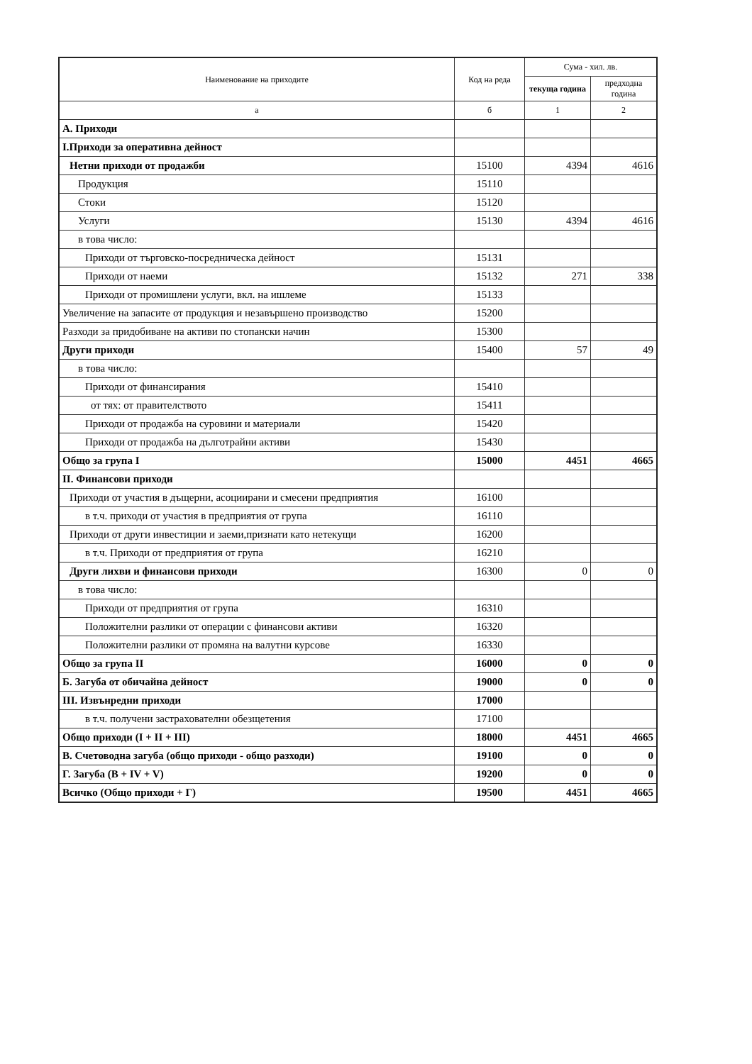| Наименование на приходите | Код на реда | Сума - хил. лв. | |
| --- | --- | --- | --- |
| | | текуща година | предходна година |
| а | б | 1 | 2 |
| А. Приходи | | | |
| I.Приходи за оперативна дейност | | | |
| Нетни приходи от продажби | 15100 | 4394 | 4616 |
| Продукция | 15110 | | |
| Стоки | 15120 | | |
| Услуги | 15130 | 4394 | 4616 |
| в това число: | | | |
| Приходи от търговско-посредническа дейност | 15131 | | |
| Приходи от наеми | 15132 | 271 | 338 |
| Приходи от промишлени услуги, вкл. на ишлеме | 15133 | | |
| Увеличение на запасите от продукция и незавършено производство | 15200 | | |
| Разходи за придобиване на активи по стопански начин | 15300 | | |
| Други приходи | 15400 | 57 | 49 |
| в това число: | | | |
| Приходи от финансирания | 15410 | | |
| от тях: от правителството | 15411 | | |
| Приходи от продажба на суровини и материали | 15420 | | |
| Приходи от продажба на дълготрайни активи | 15430 | | |
| Общо за група I | 15000 | 4451 | 4665 |
| II. Финансови приходи | | | |
| Приходи от участия в дъщерни, асоциирани и смесени предприятия | 16100 | | |
| в т.ч. приходи от участия в предприятия от група | 16110 | | |
| Приходи от други инвестиции и заеми,признати като нетекущи | 16200 | | |
| в т.ч. Приходи от предприятия от група | 16210 | | |
| Други лихви и финансови приходи | 16300 | 0 | 0 |
| в това число: | | | |
| Приходи от предприятия от група | 16310 | | |
| Положителни разлики от операции с финансови активи | 16320 | | |
| Положителни разлики от промяна на валутни курсове | 16330 | | |
| Общо за група II | 16000 | 0 | 0 |
| Б. Загуба от обичайна дейност | 19000 | 0 | 0 |
| III. Извънредни приходи | 17000 | | |
| в т.ч. получени застрахователни обезщетения | 17100 | | |
| Общо приходи (I + II + III) | 18000 | 4451 | 4665 |
| В. Счетоводна загуба (общо приходи - общо разходи) | 19100 | 0 | 0 |
| Г. Загуба (В + IV + V) | 19200 | 0 | 0 |
| Всичко (Общо приходи + Г) | 19500 | 4451 | 4665 |